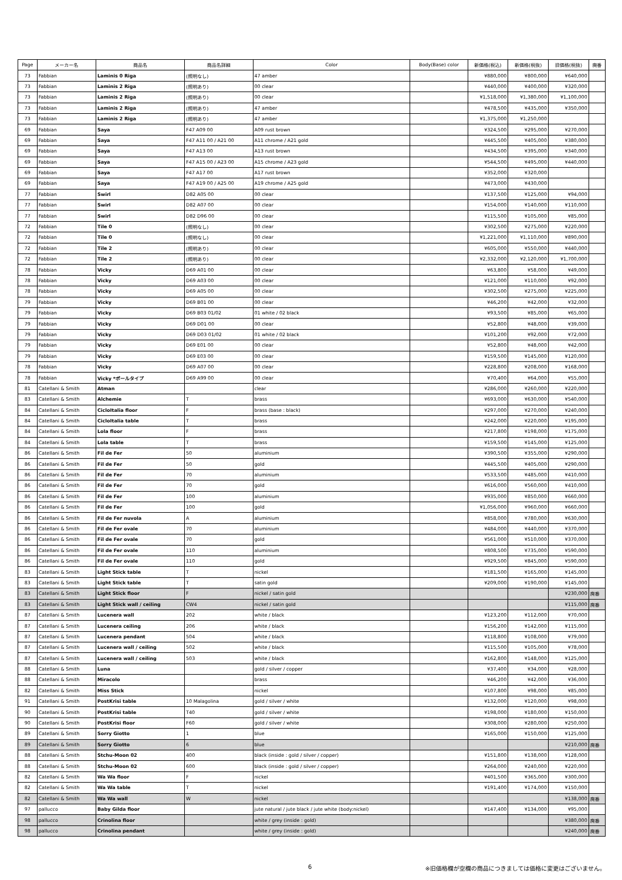| Page | メーカー名 | 商品名 | 商品名詳細 | Color | Body(Base) color | 新価格(税込) | 新価格(税抜) | 旧価格(税抜) | 廃番 |
| --- | --- | --- | --- | --- | --- | --- | --- | --- | --- |
| 73 | Fabbian | Laminis 0 Riga | (照明なし) | 47 amber | | ¥880,000 | ¥800,000 | ¥640,000 | |
| 73 | Fabbian | Laminis 2 Riga | (照明あり) | 00 clear | | ¥440,000 | ¥400,000 | ¥320,000 | |
| 73 | Fabbian | Laminis 2 Riga | (照明あり) | 00 clear | | ¥1,518,000 | ¥1,380,000 | ¥1,100,000 | |
| 73 | Fabbian | Laminis 2 Riga | (照明あり) | 47 amber | | ¥478,500 | ¥435,000 | ¥350,000 | |
| 73 | Fabbian | Laminis 2 Riga | (照明あり) | 47 amber | | ¥1,375,000 | ¥1,250,000 | | |
| 69 | Fabbian | Saya | F47 A09 00 | A09 rust brown | | ¥324,500 | ¥295,000 | ¥270,000 | |
| 69 | Fabbian | Saya | F47 A11 00 / A21 00 | A11 chrome / A21 gold | | ¥445,500 | ¥405,000 | ¥380,000 | |
| 69 | Fabbian | Saya | F47 A13 00 | A13 rust brown | | ¥434,500 | ¥395,000 | ¥340,000 | |
| 69 | Fabbian | Saya | F47 A15 00 / A23 00 | A15 chrome / A23 gold | | ¥544,500 | ¥495,000 | ¥440,000 | |
| 69 | Fabbian | Saya | F47 A17 00 | A17 rust brown | | ¥352,000 | ¥320,000 | | |
| 69 | Fabbian | Saya | F47 A19 00 / A25 00 | A19 chrome / A25 gold | | ¥473,000 | ¥430,000 | | |
| 77 | Fabbian | Swirl | D82 A05 00 | 00 clear | | ¥137,500 | ¥125,000 | ¥94,000 | |
| 77 | Fabbian | Swirl | D82 A07 00 | 00 clear | | ¥154,000 | ¥140,000 | ¥110,000 | |
| 77 | Fabbian | Swirl | D82 D96 00 | 00 clear | | ¥115,500 | ¥105,000 | ¥85,000 | |
| 72 | Fabbian | Tile 0 | (照明なし) | 00 clear | | ¥302,500 | ¥275,000 | ¥220,000 | |
| 72 | Fabbian | Tile 0 | (照明なし) | 00 clear | | ¥1,221,000 | ¥1,110,000 | ¥890,000 | |
| 72 | Fabbian | Tile 2 | (照明あり) | 00 clear | | ¥605,000 | ¥550,000 | ¥440,000 | |
| 72 | Fabbian | Tile 2 | (照明あり) | 00 clear | | ¥2,332,000 | ¥2,120,000 | ¥1,700,000 | |
| 78 | Fabbian | Vicky | D69 A01 00 | 00 clear | | ¥63,800 | ¥58,000 | ¥49,000 | |
| 78 | Fabbian | Vicky | D69 A03 00 | 00 clear | | ¥121,000 | ¥110,000 | ¥92,000 | |
| 78 | Fabbian | Vicky | D69 A05 00 | 00 clear | | ¥302,500 | ¥275,000 | ¥225,000 | |
| 79 | Fabbian | Vicky | D69 B01 00 | 00 clear | | ¥46,200 | ¥42,000 | ¥32,000 | |
| 79 | Fabbian | Vicky | D69 B03 01/02 | 01 white / 02 black | | ¥93,500 | ¥85,000 | ¥65,000 | |
| 79 | Fabbian | Vicky | D69 D01 00 | 00 clear | | ¥52,800 | ¥48,000 | ¥39,000 | |
| 79 | Fabbian | Vicky | D69 D03 01/02 | 01 white / 02 black | | ¥101,200 | ¥92,000 | ¥72,000 | |
| 79 | Fabbian | Vicky | D69 E01 00 | 00 clear | | ¥52,800 | ¥48,000 | ¥42,000 | |
| 79 | Fabbian | Vicky | D69 E03 00 | 00 clear | | ¥159,500 | ¥145,000 | ¥120,000 | |
| 78 | Fabbian | Vicky | D69 A07 00 | 00 clear | | ¥228,800 | ¥208,000 | ¥168,000 | |
| 78 | Fabbian | Vicky *ポールタイプ | D69 A99 00 | 00 clear | | ¥70,400 | ¥64,000 | ¥55,000 | |
| 81 | Catellani & Smith | Atman | | clear | | ¥286,000 | ¥260,000 | ¥220,000 | |
| 83 | Catellani & Smith | Alchemie | T | brass | | ¥693,000 | ¥630,000 | ¥540,000 | |
| 84 | Catellani & Smith | CicloItalia floor | F | brass (base : black) | | ¥297,000 | ¥270,000 | ¥240,000 | |
| 84 | Catellani & Smith | CicloItalia table | T | brass | | ¥242,000 | ¥220,000 | ¥195,000 | |
| 84 | Catellani & Smith | Lola floor | F | brass | | ¥217,800 | ¥198,000 | ¥175,000 | |
| 84 | Catellani & Smith | Lola table | T | brass | | ¥159,500 | ¥145,000 | ¥125,000 | |
| 86 | Catellani & Smith | Fil de Fer | 50 | aluminium | | ¥390,500 | ¥355,000 | ¥290,000 | |
| 86 | Catellani & Smith | Fil de Fer | 50 | gold | | ¥445,500 | ¥405,000 | ¥290,000 | |
| 86 | Catellani & Smith | Fil de Fer | 70 | aluminium | | ¥533,500 | ¥485,000 | ¥410,000 | |
| 86 | Catellani & Smith | Fil de Fer | 70 | gold | | ¥616,000 | ¥560,000 | ¥410,000 | |
| 86 | Catellani & Smith | Fil de Fer | 100 | aluminium | | ¥935,000 | ¥850,000 | ¥660,000 | |
| 86 | Catellani & Smith | Fil de Fer | 100 | gold | | ¥1,056,000 | ¥960,000 | ¥660,000 | |
| 86 | Catellani & Smith | Fil de Fer nuvola | A | aluminium | | ¥858,000 | ¥780,000 | ¥630,000 | |
| 86 | Catellani & Smith | Fil de Fer ovale | 70 | aluminium | | ¥484,000 | ¥440,000 | ¥370,000 | |
| 86 | Catellani & Smith | Fil de Fer ovale | 70 | gold | | ¥561,000 | ¥510,000 | ¥370,000 | |
| 86 | Catellani & Smith | Fil de Fer ovale | 110 | aluminium | | ¥808,500 | ¥735,000 | ¥590,000 | |
| 86 | Catellani & Smith | Fil de Fer ovale | 110 | gold | | ¥929,500 | ¥845,000 | ¥590,000 | |
| 83 | Catellani & Smith | Light Stick table | T | nickel | | ¥181,500 | ¥165,000 | ¥145,000 | |
| 83 | Catellani & Smith | Light Stick table | T | satin gold | | ¥209,000 | ¥190,000 | ¥145,000 | |
| 83 | Catellani & Smith | Light Stick floor | F | nickel / satin gold | | | | ¥230,000 | 廃番 |
| 83 | Catellani & Smith | Light Stick wall / ceiling | CW4 | nickel / satin gold | | | | ¥115,000 | 廃番 |
| 87 | Catellani & Smith | Lucenera wall | 202 | white / black | | ¥123,200 | ¥112,000 | ¥70,000 | |
| 87 | Catellani & Smith | Lucenera ceiling | 206 | white / black | | ¥156,200 | ¥142,000 | ¥115,000 | |
| 87 | Catellani & Smith | Lucenera pendant | 504 | white / black | | ¥118,800 | ¥108,000 | ¥79,000 | |
| 87 | Catellani & Smith | Lucenera wall / ceiling | 502 | white / black | | ¥115,500 | ¥105,000 | ¥78,000 | |
| 87 | Catellani & Smith | Lucenera wall / ceiling | 503 | white / black | | ¥162,800 | ¥148,000 | ¥125,000 | |
| 88 | Catellani & Smith | Luna | | gold / silver / copper | | ¥37,400 | ¥34,000 | ¥28,000 | |
| 88 | Catellani & Smith | Miracolo | | brass | | ¥46,200 | ¥42,000 | ¥36,000 | |
| 82 | Catellani & Smith | Miss Stick | | nickel | | ¥107,800 | ¥98,000 | ¥85,000 | |
| 91 | Catellani & Smith | PostKrisi table | 10 Malagolina | gold / silver / white | | ¥132,000 | ¥120,000 | ¥98,000 | |
| 90 | Catellani & Smith | PostKrisi table | T40 | gold / silver / white | | ¥198,000 | ¥180,000 | ¥150,000 | |
| 90 | Catellani & Smith | PostKrisi floor | F60 | gold / silver / white | | ¥308,000 | ¥280,000 | ¥250,000 | |
| 89 | Catellani & Smith | Sorry Giotto | 1 | blue | | ¥165,000 | ¥150,000 | ¥125,000 | |
| 89 | Catellani & Smith | Sorry Giotto | 6 | blue | | | | ¥210,000 | 廃番 |
| 88 | Catellani & Smith | Stchu-Moon 02 | 400 | black (inside : gold / silver / copper) | | ¥151,800 | ¥138,000 | ¥128,000 | |
| 88 | Catellani & Smith | Stchu-Moon 02 | 600 | black (inside : gold / silver / copper) | | ¥264,000 | ¥240,000 | ¥220,000 | |
| 82 | Catellani & Smith | Wa Wa floor | F | nickel | | ¥401,500 | ¥365,000 | ¥300,000 | |
| 82 | Catellani & Smith | Wa Wa table | T | nickel | | ¥191,400 | ¥174,000 | ¥150,000 | |
| 82 | Catellani & Smith | Wa Wa wall | W | nickel | | | | ¥138,000 | 廃番 |
| 97 | pallucco | Baby Gilda floor | | jute natural / jute black / jute white (body:nickel) | | ¥147,400 | ¥134,000 | ¥95,000 | |
| 98 | pallucco | Crinolina floor | | white / grey (inside : gold) | | | | ¥380,000 | 廃番 |
| 98 | pallucco | Crinolina pendant | | white / grey (inside : gold) | | | | ¥240,000 | 廃番 |
6 ※旧価格欄が空欄の商品につきましては価格に変更はございません。